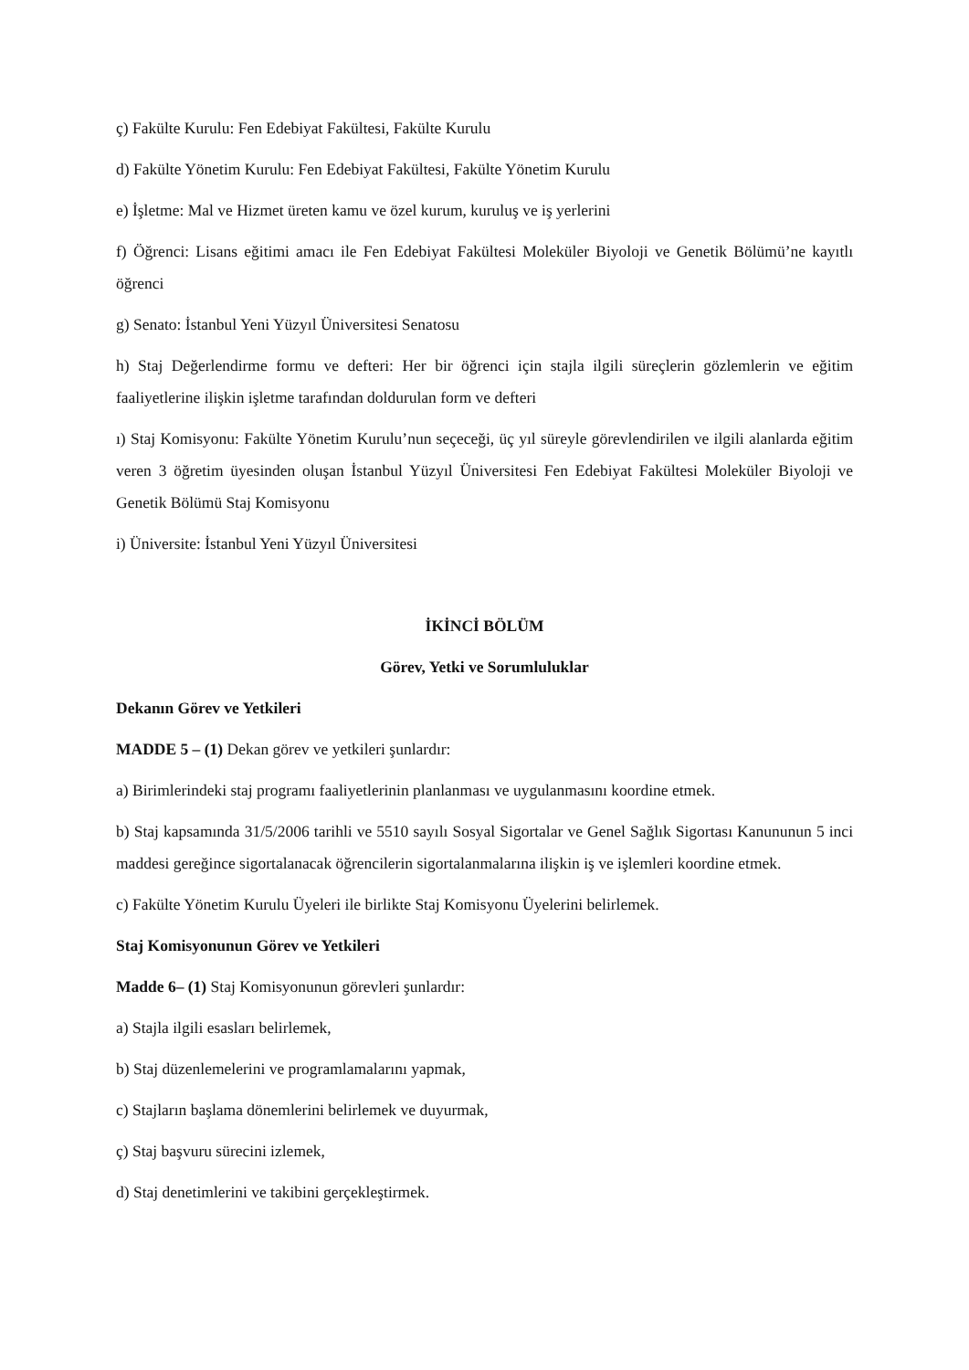ç) Fakülte Kurulu: Fen Edebiyat Fakültesi, Fakülte Kurulu
d) Fakülte Yönetim Kurulu: Fen Edebiyat Fakültesi, Fakülte Yönetim Kurulu
e) İşletme: Mal ve Hizmet üreten kamu ve özel kurum, kuruluş ve iş yerlerini
f) Öğrenci: Lisans eğitimi amacı ile Fen Edebiyat Fakültesi Moleküler Biyoloji ve Genetik Bölümü’ne kayıtlı öğrenci
g) Senato: İstanbul Yeni Yüzyıl Üniversitesi Senatosu
h) Staj Değerlendirme formu ve defteri: Her bir öğrenci için stajla ilgili süreçlerin gözlemlerin ve eğitim faaliyetlerine ilişkin işletme tarafından doldurulan form ve defteri
ı) Staj Komisyonu: Fakülte Yönetim Kurulu’nun seçeceği, üç yıl süreyle görevlendirilen ve ilgili alanlarda eğitim veren 3 öğretim üyesinden oluşan İstanbul Yüzyıl Üniversitesi Fen Edebiyat Fakültesi Moleküler Biyoloji ve Genetik Bölümü Staj Komisyonu
i) Üniversite: İstanbul Yeni Yüzyıl Üniversitesi
İKİNCİ BÖLÜM
Görev, Yetki ve Sorumluluklar
Dekanın Görev ve Yetkileri
MADDE 5 – (1) Dekan görev ve yetkileri şunlardır:
a) Birimlerindeki staj programı faaliyetlerinin planlanması ve uygulanmasını koordine etmek.
b) Staj kapsamında 31/5/2006 tarihli ve 5510 sayılı Sosyal Sigortalar ve Genel Sağlık Sigortası Kanununun 5 inci maddesi gereğince sigortalanacak öğrencilerin sigortalanmalarına ilişkin iş ve işlemleri koordine etmek.
c) Fakülte Yönetim Kurulu Üyeleri ile birlikte Staj Komisyonu Üyelerini belirlemek.
Staj Komisyonunun Görev ve Yetkileri
Madde 6– (1) Staj Komisyonunun görevleri şunlardır:
a) Stajla ilgili esasları belirlemek,
b) Staj düzenlemelerini ve programlamalarını yapmak,
c) Stajların başlama dönemlerini belirlemek ve duyurmak,
ç) Staj başvuru sürecini izlemek,
d) Staj denetimlerini ve takibini gerçekleştirmek.